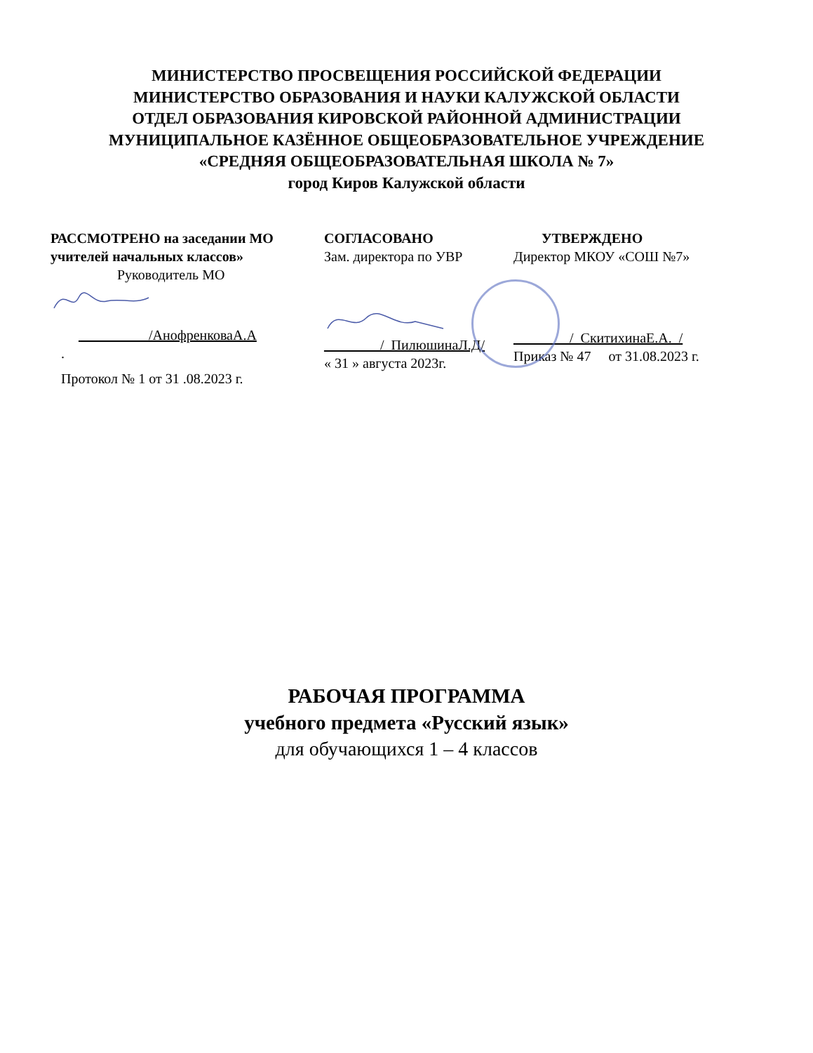МИНИСТЕРСТВО ПРОСВЕЩЕНИЯ РОССИЙСКОЙ ФЕДЕРАЦИИ
МИНИСТЕРСТВО ОБРАЗОВАНИЯ И НАУКИ КАЛУЖСКОЙ ОБЛАСТИ
ОТДЕЛ ОБРАЗОВАНИЯ КИРОВСКОЙ РАЙОННОЙ АДМИНИСТРАЦИИ
МУНИЦИПАЛЬНОЕ КАЗЁННОЕ ОБЩЕОБРАЗОВАТЕЛЬНОЕ УЧРЕЖДЕНИЕ
«СРЕДНЯЯ ОБЩЕОБРАЗОВАТЕЛЬНАЯ ШКОЛА № 7»
город Киров Калужской области
РАССМОТРЕНО на заседании МО учителей начальных классов»
Руководитель МО
__________/АнофренковаА.А
.
Протокол № 1 от 31 .08.2023 г.
СОГЛАСОВАНО
Зам. директора по УВР
________/_ПилюшинаЛ.Д/
« 31 » августа 2023г.
УТВЕРЖДЕНО
Директор МКОУ «СОШ №7»
________/_СкитихинаЕ.А._/
Приказ № 47 от 31.08.2023 г.
РАБОЧАЯ ПРОГРАММА
учебного предмета «Русский язык»
для обучающихся 1 – 4 классов